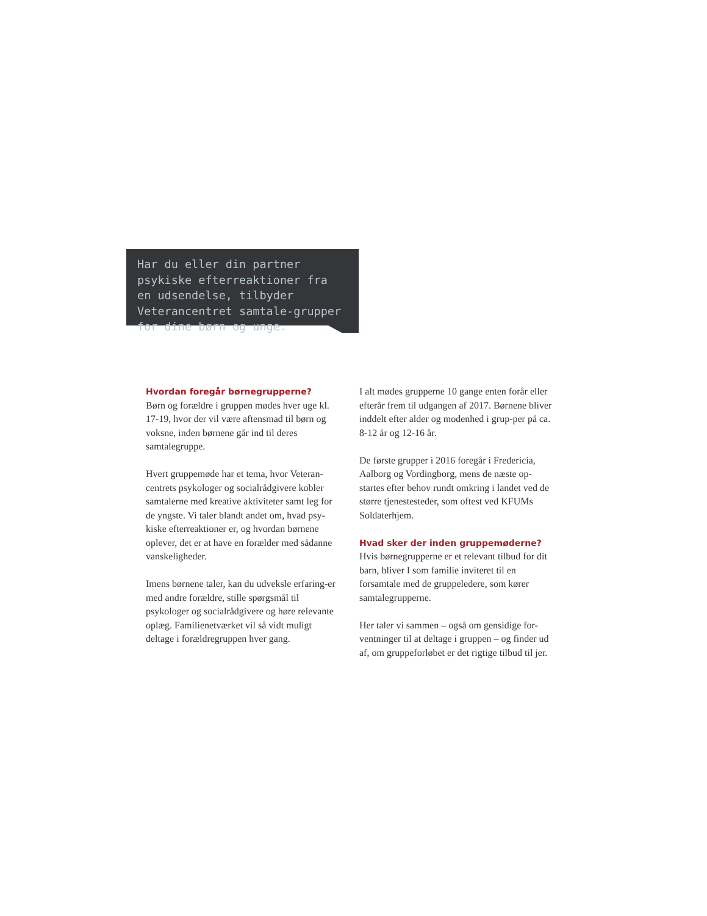Har du eller din partner psykiske efterreaktioner fra en udsendelse, tilbyder Veterancentret samtale-grupper for dine børn og unge.
Hvordan foregår børnegrupperne?
Børn og forældre i gruppen mødes hver uge kl. 17-19, hvor der vil være aftensmad til børn og voksne, inden børnene går ind til deres samtalegruppe.
Hvert gruppemøde har et tema, hvor Veteran-centrets psykologer og socialrådgivere kobler samtalerne med kreative aktiviteter samt leg for de yngste. Vi taler blandt andet om, hvad psy-kiske efterreaktioner er, og hvordan børnene oplever, det er at have en forælder med sådanne vanskeligheder.
Imens børnene taler, kan du udveksle erfaring-er med andre forældre, stille spørgsmål til psykologer og socialrådgivere og høre relevante oplæg. Familienetværket vil så vidt muligt deltage i forældregruppen hver gang.
I alt mødes grupperne 10 gange enten forår eller efterår frem til udgangen af 2017. Børnene bliver inddelt efter alder og modenhed i grup-per på ca. 8-12 år og 12-16 år.
De første grupper i 2016 foregår i Fredericia, Aalborg og Vordingborg, mens de næste op-startes efter behov rundt omkring i landet ved de større tjenestesteder, som oftest ved KFUMs Soldaterhjem.
Hvad sker der inden gruppemøderne?
Hvis børnegrupperne er et relevant tilbud for dit barn, bliver I som familie inviteret til en forsamtale med de gruppeledere, som kører samtalegrupperne.
Her taler vi sammen – også om gensidige for-ventninger til at deltage i gruppen – og finder ud af, om gruppeforløbet er det rigtige tilbud til jer.